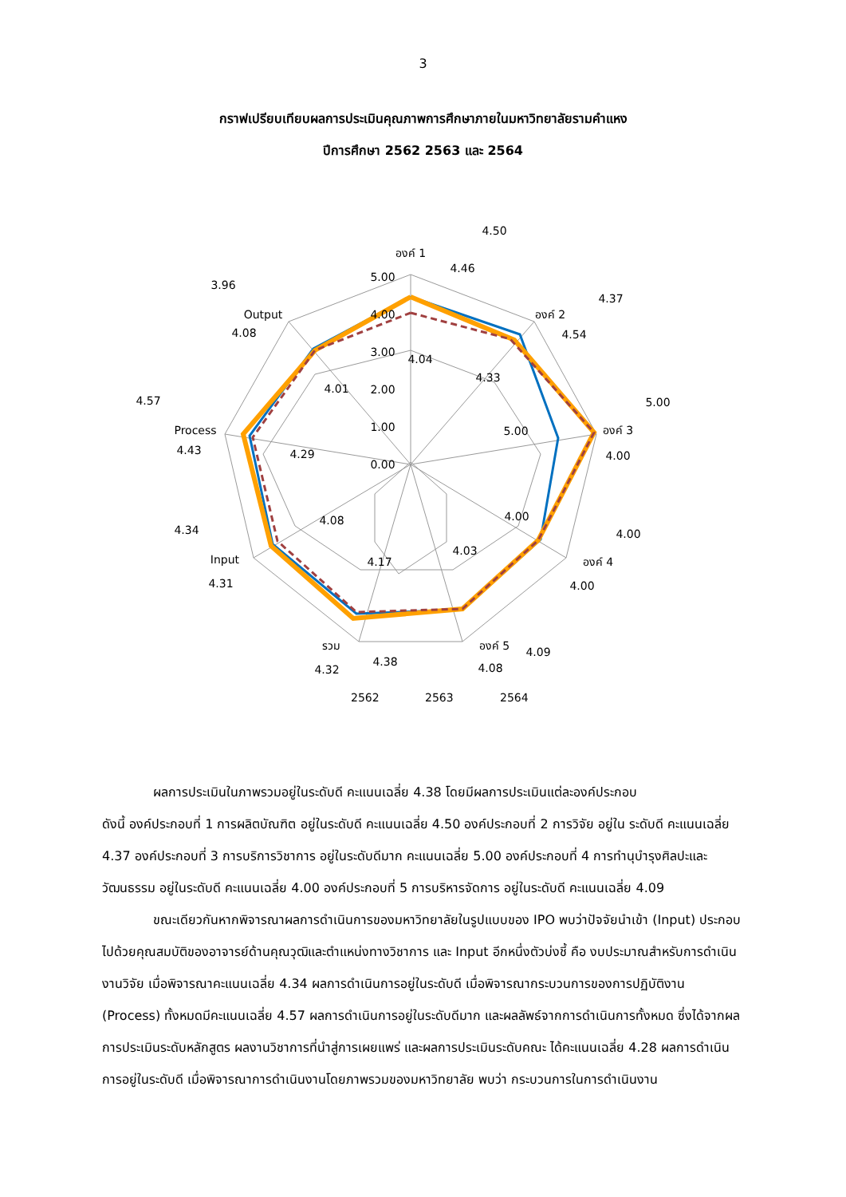3
กราฟเปรียบเทียบผลการประเมินคุณภาพการศึกษาภายในมหาวิทยาลัยรามคำแหง
ปีการศึกษา 2562 2563 และ 2564
5.00
4.00
3.00
2.00
1.00
0.00
องค์ 1
องค์ 2
องค์ 3
องค์ 4
องค์ 5
รวม
Input
Process
Output
4.04
4.33
5.00
4.00
4.03
4.17
4.08
4.29
4.01
4.50
4.46
4.37
4.54
5.00
4.00
4.00
4.00
4.09
4.08
4.38
4.32
4.34
4.31
4.57
4.43
3.96
4.08
2562
2563
2564
ผลการประเมินในภาพรวมอยู่ในระดับดี คะแนนเฉลี่ย 4.38 โดยมีผลการประเมินแต่ละองค์ประกอบ
ดังนี้ องค์ประกอบที่ 1 การผลิตบัณฑิต อยู่ในระดับดี คะแนนเฉลี่ย 4.50 องค์ประกอบที่ 2 การวิจัย อยู่ใน ระดับดี คะแนนเฉลี่ย 4.37 องค์ประกอบที่ 3 การบริการวิชาการ อยู่ในระดับดีมาก คะแนนเฉลี่ย 5.00 องค์ประกอบที่ 4 การทำนุบำรุงศิลปะและวัฒนธรรม อยู่ในระดับดี คะแนนเฉลี่ย 4.00 องค์ประกอบที่ 5 การบริหารจัดการ อยู่ในระดับดี คะแนนเฉลี่ย 4.09
ขณะเดียวกันหากพิจารณาผลการดำเนินการของมหาวิทยาลัยในรูปแบบของ IPO พบว่าปัจจัยนำเข้า (Input) ประกอบไปด้วยคุณสมบัติของอาจารย์ด้านคุณวุฒิและตำแหน่งทางวิชาการ และ Input อีกหนึ่งตัวบ่งชี้ คือ งบประมาณสำหรับการดำเนินงานวิจัย เมื่อพิจารณาคะแนนเฉลี่ย 4.34 ผลการดำเนินการอยู่ในระดับดี เมื่อพิจารณากระบวนการของการปฏิบัติงาน (Process) ทั้งหมดมีคะแนนเฉลี่ย 4.57 ผลการดำเนินการอยู่ในระดับดีมาก และผลลัพธ์จากการดำเนินการทั้งหมด ซึ่งได้จากผลการประเมินระดับหลักสูตร ผลงานวิชาการที่นำสู่การเผยแพร่ และผลการประเมินระดับคณะ ได้คะแนนเฉลี่ย 4.28 ผลการดำเนินการอยู่ในระดับดี เมื่อพิจารณาการดำเนินงานโดยภาพรวมของมหาวิทยาลัย พบว่า กระบวนการในการดำเนินงาน